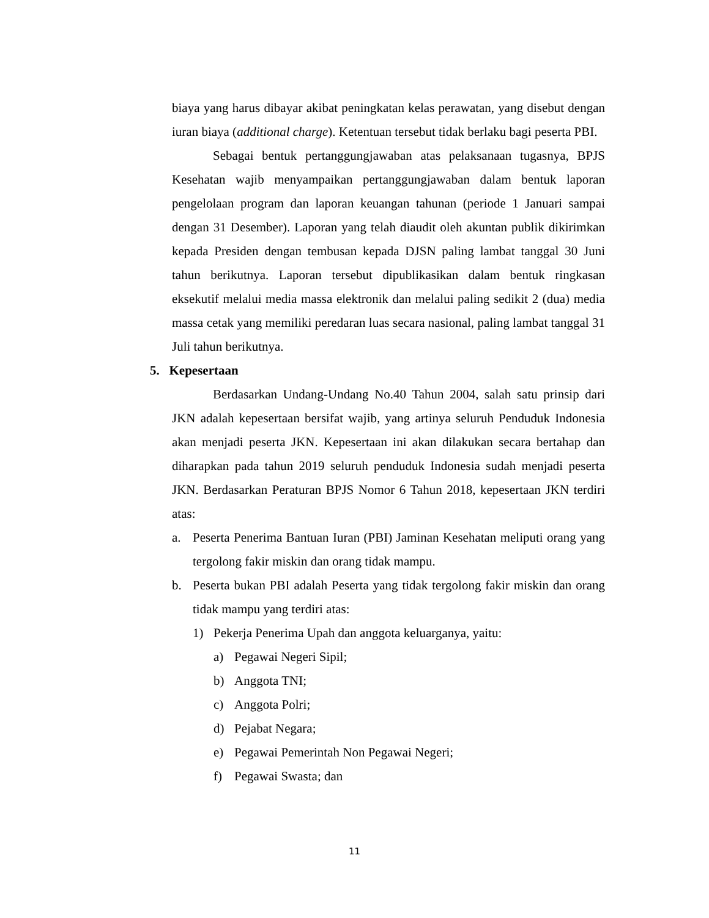biaya yang harus dibayar akibat peningkatan kelas perawatan, yang disebut dengan iuran biaya (additional charge). Ketentuan tersebut tidak berlaku bagi peserta PBI.
Sebagai bentuk pertanggungjawaban atas pelaksanaan tugasnya, BPJS Kesehatan wajib menyampaikan pertanggungjawaban dalam bentuk laporan pengelolaan program dan laporan keuangan tahunan (periode 1 Januari sampai dengan 31 Desember). Laporan yang telah diaudit oleh akuntan publik dikirimkan kepada Presiden dengan tembusan kepada DJSN paling lambat tanggal 30 Juni tahun berikutnya. Laporan tersebut dipublikasikan dalam bentuk ringkasan eksekutif melalui media massa elektronik dan melalui paling sedikit 2 (dua) media massa cetak yang memiliki peredaran luas secara nasional, paling lambat tanggal 31 Juli tahun berikutnya.
5. Kepesertaan
Berdasarkan Undang-Undang No.40 Tahun 2004, salah satu prinsip dari JKN adalah kepesertaan bersifat wajib, yang artinya seluruh Penduduk Indonesia akan menjadi peserta JKN. Kepesertaan ini akan dilakukan secara bertahap dan diharapkan pada tahun 2019 seluruh penduduk Indonesia sudah menjadi peserta JKN. Berdasarkan Peraturan BPJS Nomor 6 Tahun 2018, kepesertaan JKN terdiri atas:
a. Peserta Penerima Bantuan Iuran (PBI) Jaminan Kesehatan meliputi orang yang tergolong fakir miskin dan orang tidak mampu.
b. Peserta bukan PBI adalah Peserta yang tidak tergolong fakir miskin dan orang tidak mampu yang terdiri atas:
1) Pekerja Penerima Upah dan anggota keluarganya, yaitu:
a) Pegawai Negeri Sipil;
b) Anggota TNI;
c) Anggota Polri;
d) Pejabat Negara;
e) Pegawai Pemerintah Non Pegawai Negeri;
f) Pegawai Swasta; dan
11